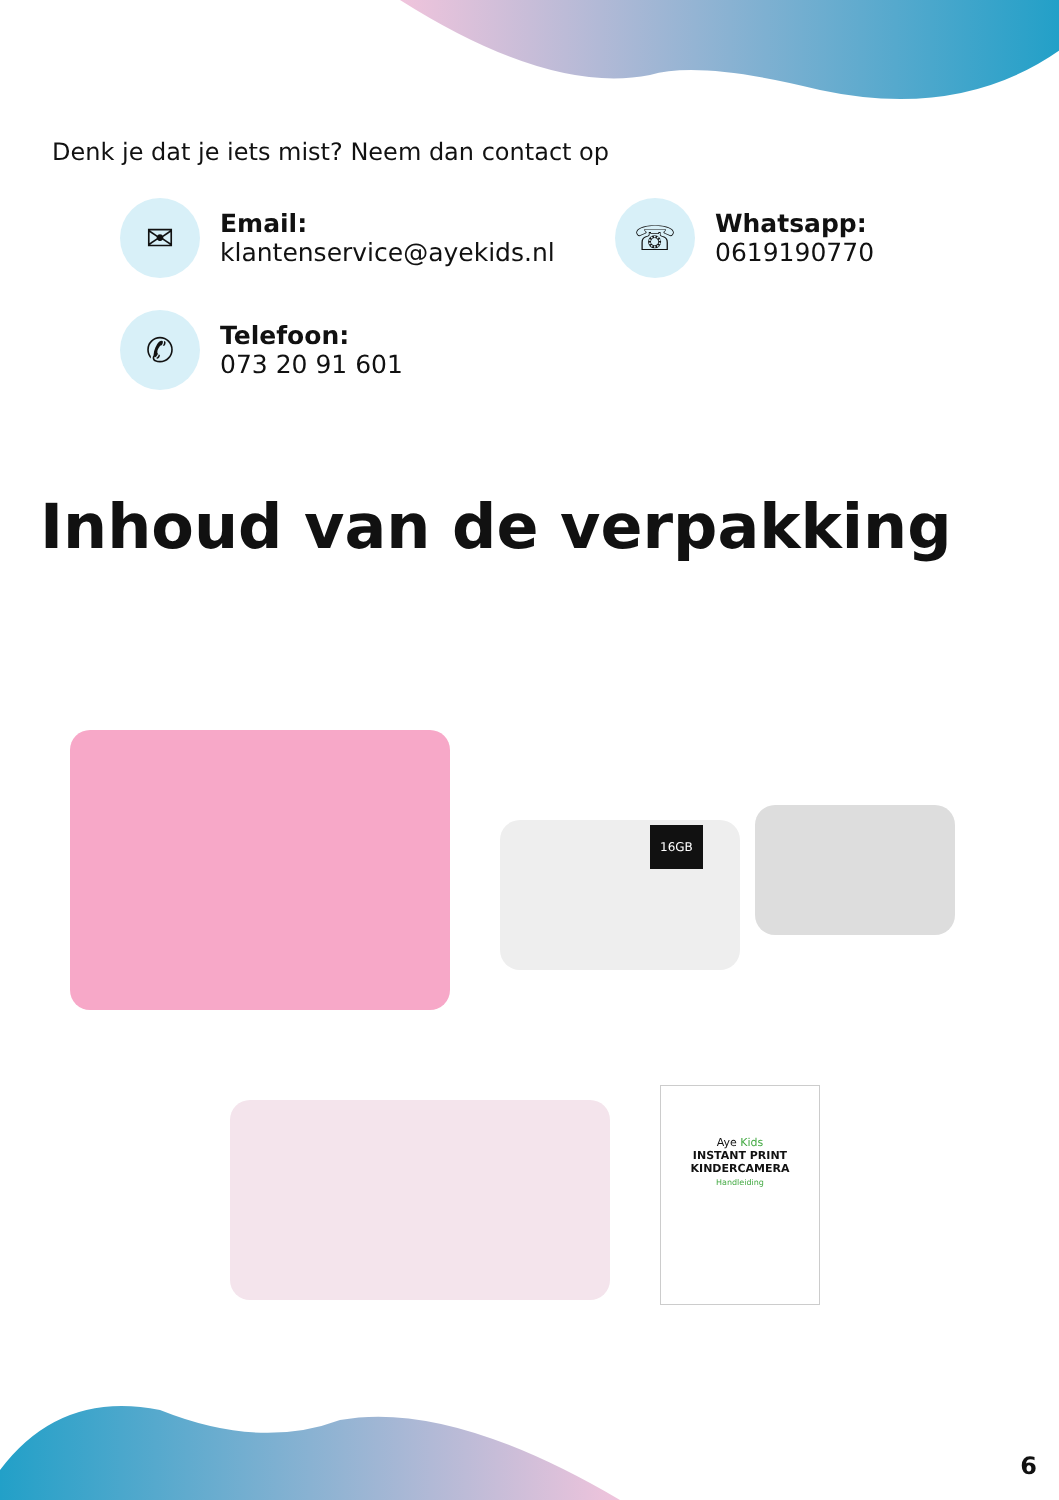Denk je dat je iets mist? Neem dan contact op
✉
Email:
klantenservice@ayekids.nl
☏
Whatsapp:
0619190770
✆
Telefoon:
073 20 91 601
Inhoud van de verpakking
16GB
Aye Kids
INSTANT PRINT
KINDERCAMERA
Handleiding
6